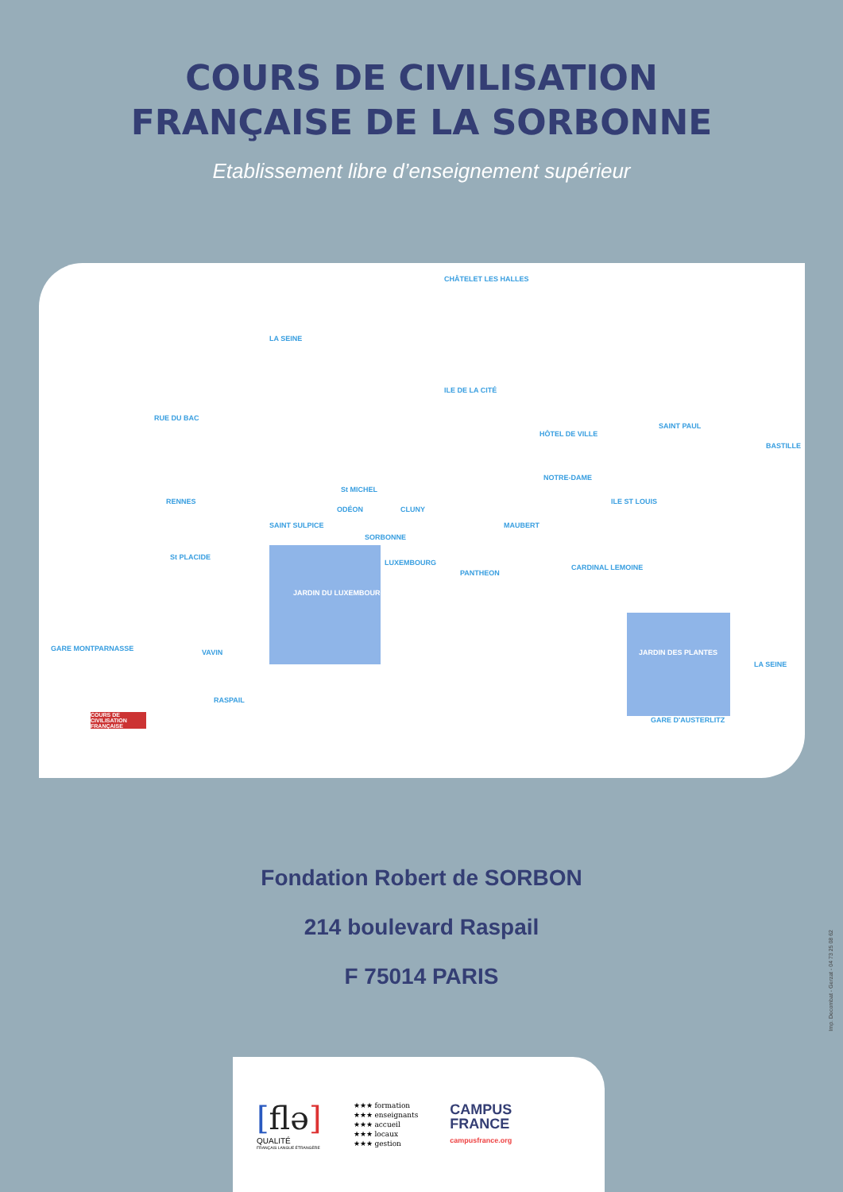COURS DE CIVILISATION
FRANÇAISE DE LA SORBONNE
Etablissement libre d’enseignement supérieur
LA SEINE
ILE DE LA CITÉ
HÔTEL DE VILLE
SAINT PAUL
BASTILLE
CHÂTELET LES HALLES
RUE DU BAC
RENNES
St MICHEL
ODÉON CLUNY
NOTRE-DAME
ILE ST LOUIS
SAINT SULPICE
SORBONNE
MAUBERT
St PLACIDE
LUXEMBOURG
PANTHEON
CARDINAL LEMOINE
JARDIN DU LUXEMBOURG
JARDIN DES PLANTES GARE MONTPARNASSE VAVIN
RASPAIL
GARE D'AUSTERLITZ
LA SEINE
COURS DE CIVILISATION FRANÇAISE
Fondation Robert de SORBON
214 boulevard Raspail
F 75014 PARIS
[flə]
QUALITÉ
FRANÇAIS LANGUE ÉTRANGÈRE
★★★ formation
★★★ enseignants
★★★ accueil
★★★ locaux
★★★ gestion
CAMPUS
FRANCE
campusfrance.org
Imp. Decombat - Gerzat - 04 73 25 08 62